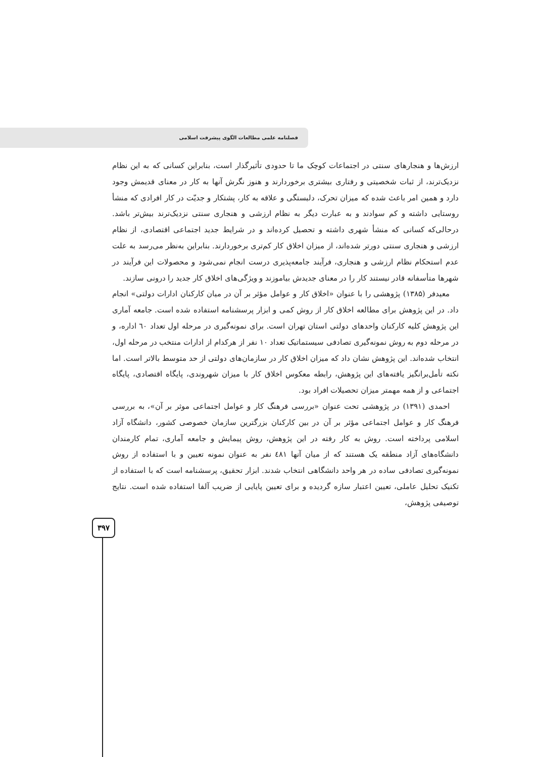فصلنامه علمی مطالعات الگوی پیشرفت اسلامی
ارزش‌ها و هنجارهای سنتی در اجتماعات کوچک ما تا حدودی تأثیرگذار است، بنابراین کسانی که به این نظام نزدیک‌ترند، از ثبات شخصیتی و رفتاری بیشتری برخوردارند و هنوز نگرش آنها به کار در معنای قدیمش وجود دارد و همین امر باعث شده که میزان تحرک، دلبستگی و علاقه به کار، پشتکار و جدیّت در کار افرادی که منشأ روستایی داشته و کم سوادند و به عبارت دیگر به نظام ارزشی و هنجاری سنتی نزدیک‌ترند بیش‌تر باشد. درحالی‌که کسانی که منشأ شهری داشته و تحصیل کرده‌اند و در شرایط جدید اجتماعی اقتصادی، از نظام ارزشی و هنجاری سنتی دورتر شده‌اند، از میزان اخلاق کار کم‌تری برخوردارند. بنابراین به‌نظر می‌رسد به علت عدم استحکام نظام ارزشی و هنجاری، فرآیند جامعه‌پذیری درست انجام نمی‌شود و محصولات این فرآیند در شهرها متأسفانه قادر نیستند کار را در معنای جدیدش بیاموزند و ویژگی‌های اخلاق کار جدید را درونی سازند.
معیدفر (۱۳۸۵) پژوهشی را با عنوان «اخلاق کار و عوامل مؤثر بر آن در میان کارکنان ادارات دولتی» انجام داد. در این پژوهش برای مطالعه اخلاق کار از روش کمی و ابزار پرسشنامه استفاده شده است. جامعه آماری این پژوهش کلیه کارکنان واحدهای دولتی استان تهران است. برای نمونه‌گیری در مرحله اول تعداد ٦٠ اداره، و در مرحله دوم به روش نمونه‌گیری تصادفی سیستماتیک تعداد ۱۰ نفر از هرکدام از ادارات منتخب در مرحله اول، انتخاب شده‌اند. این پژوهش نشان داد که میزان اخلاق کار در سازمان‌های دولتی از حد متوسط بالاتر است. اما نکته تأمل‌برانگیز یافته‌های این پژوهش، رابطه معکوس اخلاق کار با میزان شهروندی، پایگاه اقتصادی، پایگاه اجتماعی و از همه مهمتر میزان تحصیلات افراد بود.
احمدی (۱۳۹۱) در پژوهشی تحت عنوان «بررسی فرهنگ کار و عوامل اجتماعی موثر بر آن»، به بررسی فرهنگ کار و عوامل اجتماعی مؤثر بر آن در بین کارکنان بزرگترین سازمان خصوصی کشور، دانشگاه آزاد اسلامی پرداخته است. روش به کار رفته در این پژوهش، روش پیمایش و جامعه آماری، تمام کارمندان دانشگاه‌های آزاد منطقه یک هستند که از میان آنها ٤٨١ نفر به عنوان نمونه تعیین و با استفاده از روش نمونه‌گیری تصادفی ساده در هر واحد دانشگاهی انتخاب شدند. ابزار تحقیق، پرسشنامه است که با استفاده از تکنیک تحلیل عاملی، تعیین اعتبار سازه گردیده و برای تعیین پایایی از ضریب آلفا استفاده شده است. نتایج توصیفی پژوهش،
۳۹۷